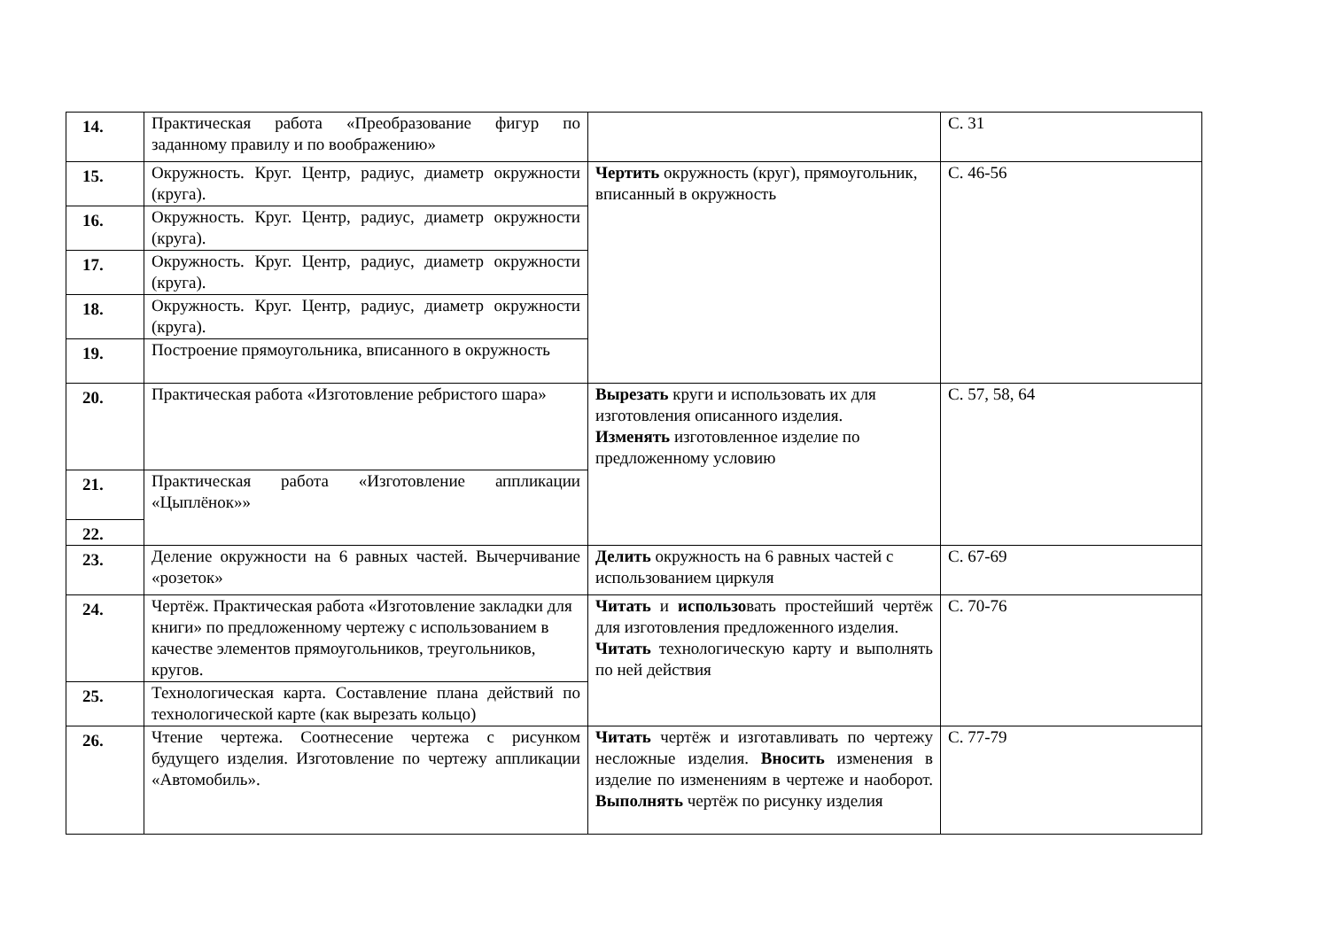| 14. | Практическая работа «Преобразование фигур по заданному правилу и по воображению» | | С. 31 |
| 15. | Окружность. Круг. Центр, радиус, диаметр окружности (круга). | Чертить окружность (круг), прямоугольник, вписанный в окружность | С. 46-56 |
| 16. | Окружность. Круг. Центр, радиус, диаметр окружности (круга). | | |
| 17. | Окружность. Круг. Центр, радиус, диаметр окружности (круга). | | |
| 18. | Окружность. Круг. Центр, радиус, диаметр окружности (круга). | | |
| 19. | Построение прямоугольника, вписанного в окружность | | |
| 20. | Практическая работа «Изготовление ребристого шара» | Вырезать круги и использовать их для изготовления описанного изделия. Изменять изготовленное изделие по предложенному условию | С. 57, 58, 64 |
| 21. | Практическая работа «Изготовление аппликации «Цыплёнок»» | | |
| 22. | | | |
| 23. | Деление окружности на 6 равных частей. Вычерчивание «розеток» | Делить окружность на 6 равных частей с использованием циркуля | С. 67-69 |
| 24. | Чертёж. Практическая работа «Изготовление закладки для книги» по предложенному чертежу с использованием в качестве элементов прямоугольников, треугольников, кругов. | Читать и использо вать простейший чертёж для изготовления предложенного изделия. Читать технологическую карту и выполнять по ней действия | С. 70-76 |
| 25. | Технологическая карта. Составление плана действий по технологической карте (как вырезать кольцо) | | |
| 26. | Чтение чертежа. Соотнесение чертежа с рисунком будущего изделия. Изготовление по чертежу аппликации «Автомобиль». | Читать чертёж и изготавливать по чертежу несложные изделия. Вносить изменения в изделие по изменениям в чертеже и наоборот. Выполнять чертёж по рисунку изделия | С. 77-79 |